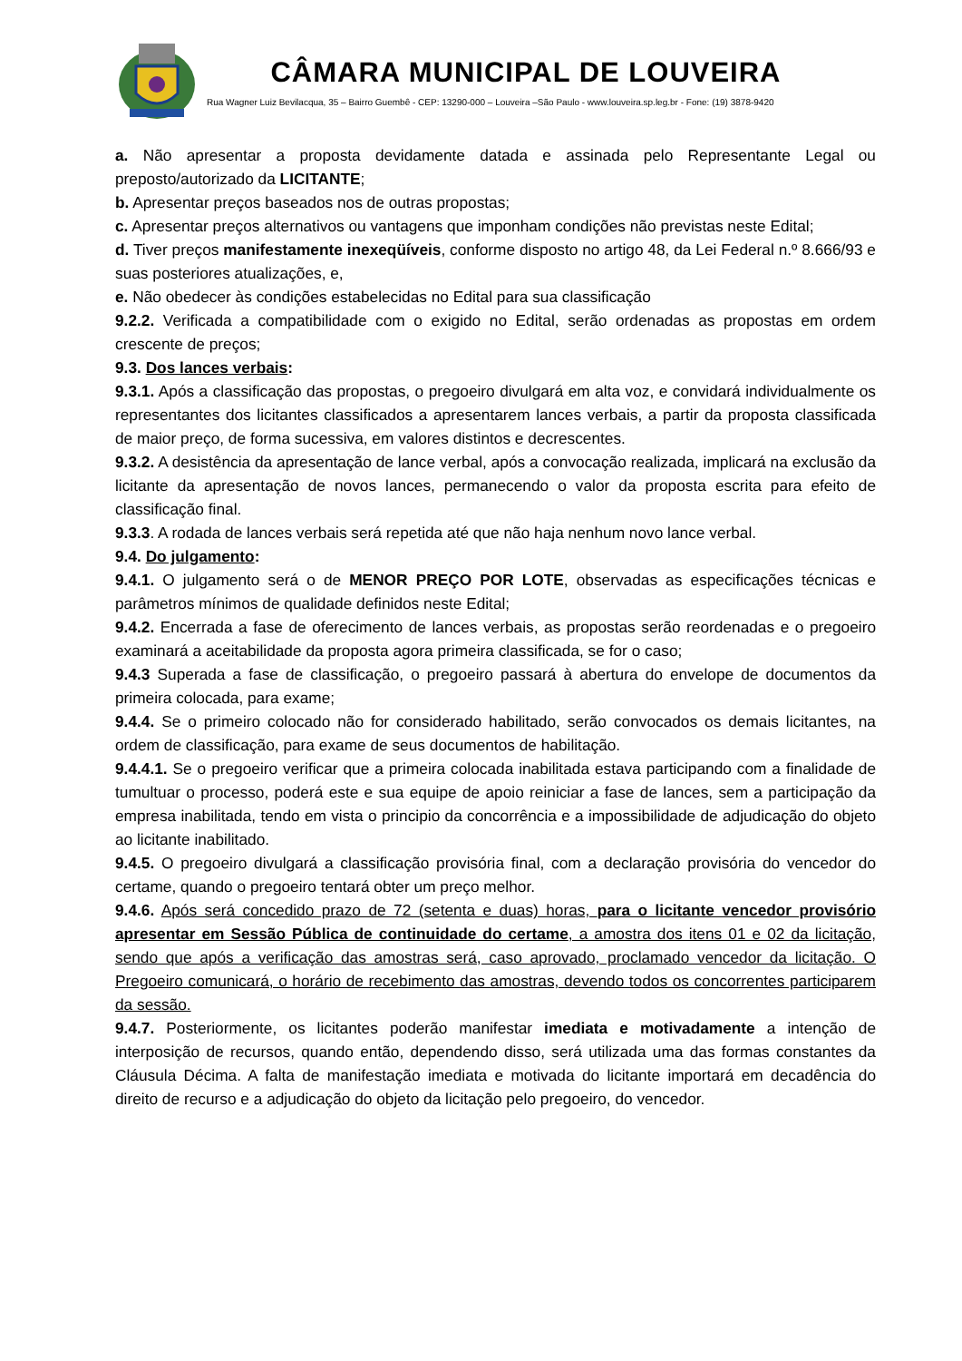CÂMARA MUNICIPAL DE LOUVEIRA
Rua Wagner Luiz Bevilacqua, 35 – Bairro Guembê - CEP: 13290-000 – Louveira –São Paulo - www.louveira.sp.leg.br - Fone: (19) 3878-9420
a. Não apresentar a proposta devidamente datada e assinada pelo Representante Legal ou preposto/autorizado da LICITANTE;
b. Apresentar preços baseados nos de outras propostas;
c. Apresentar preços alternativos ou vantagens que imponham condições não previstas neste Edital;
d. Tiver preços manifestamente inexeqüíveis, conforme disposto no artigo 48, da Lei Federal n.º 8.666/93 e suas posteriores atualizações, e,
e. Não obedecer às condições estabelecidas no Edital para sua classificação
9.2.2. Verificada a compatibilidade com o exigido no Edital, serão ordenadas as propostas em ordem crescente de preços;
9.3. Dos lances verbais:
9.3.1. Após a classificação das propostas, o pregoeiro divulgará em alta voz, e convidará individualmente os representantes dos licitantes classificados a apresentarem lances verbais, a partir da proposta classificada de maior preço, de forma sucessiva, em valores distintos e decrescentes.
9.3.2. A desistência da apresentação de lance verbal, após a convocação realizada, implicará na exclusão da licitante da apresentação de novos lances, permanecendo o valor da proposta escrita para efeito de classificação final.
9.3.3. A rodada de lances verbais será repetida até que não haja nenhum novo lance verbal.
9.4. Do julgamento:
9.4.1. O julgamento será o de MENOR PREÇO POR LOTE, observadas as especificações técnicas e parâmetros mínimos de qualidade definidos neste Edital;
9.4.2. Encerrada a fase de oferecimento de lances verbais, as propostas serão reordenadas e o pregoeiro examinará a aceitabilidade da proposta agora primeira classificada, se for o caso;
9.4.3 Superada a fase de classificação, o pregoeiro passará à abertura do envelope de documentos da primeira colocada, para exame;
9.4.4. Se o primeiro colocado não for considerado habilitado, serão convocados os demais licitantes, na ordem de classificação, para exame de seus documentos de habilitação.
9.4.4.1. Se o pregoeiro verificar que a primeira colocada inabilitada estava participando com a finalidade de tumultuar o processo, poderá este e sua equipe de apoio reiniciar a fase de lances, sem a participação da empresa inabilitada, tendo em vista o principio da concorrência e a impossibilidade de adjudicação do objeto ao licitante inabilitado.
9.4.5. O pregoeiro divulgará a classificação provisória final, com a declaração provisória do vencedor do certame, quando o pregoeiro tentará obter um preço melhor.
9.4.6. Após será concedido prazo de 72 (setenta e duas) horas, para o licitante vencedor provisório apresentar em Sessão Pública de continuidade do certame, a amostra dos itens 01 e 02 da licitação, sendo que após a verificação das amostras será, caso aprovado, proclamado vencedor da licitação. O Pregoeiro comunicará, o horário de recebimento das amostras, devendo todos os concorrentes participarem da sessão.
9.4.7. Posteriormente, os licitantes poderão manifestar imediata e motivadamente a intenção de interposição de recursos, quando então, dependendo disso, será utilizada uma das formas constantes da Cláusula Décima. A falta de manifestação imediata e motivada do licitante importará em decadência do direito de recurso e a adjudicação do objeto da licitação pelo pregoeiro, do vencedor.